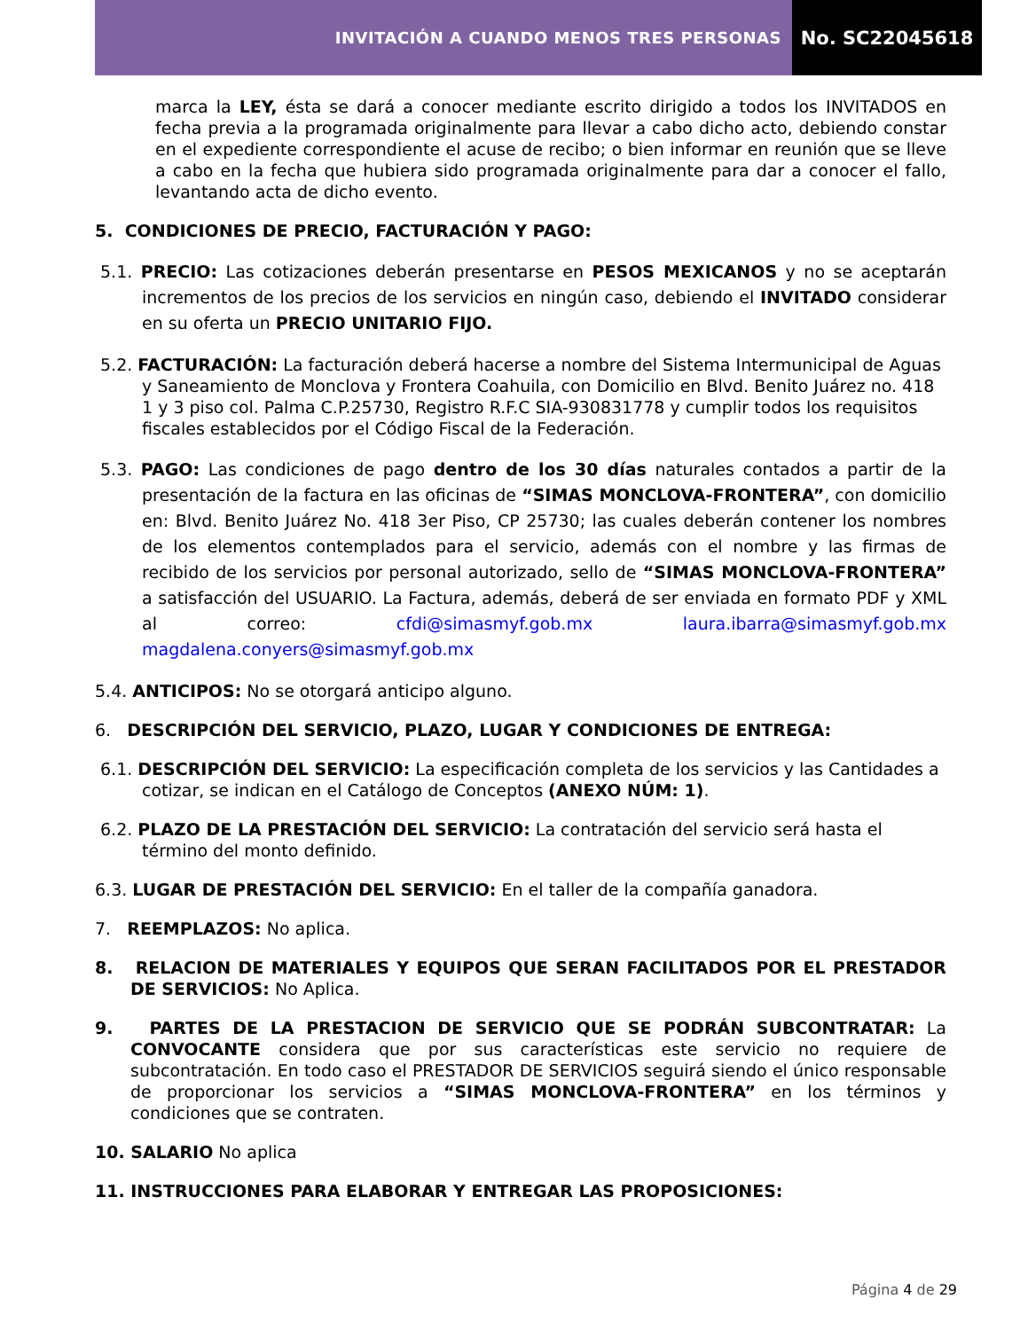INVITACIÓN A CUANDO MENOS TRES PERSONAS
No. SC22045618
marca la LEY, ésta se dará a conocer mediante escrito dirigido a todos los INVITADOS en fecha previa a la programada originalmente para llevar a cabo dicho acto, debiendo constar en el expediente correspondiente el acuse de recibo; o bien informar en reunión que se lleve a cabo en la fecha que hubiera sido programada originalmente para dar a conocer el fallo, levantando acta de dicho evento.
5. CONDICIONES DE PRECIO, FACTURACIÓN Y PAGO:
5.1. PRECIO: Las cotizaciones deberán presentarse en PESOS MEXICANOS y no se aceptarán incrementos de los precios de los servicios en ningún caso, debiendo el INVITADO considerar en su oferta un PRECIO UNITARIO FIJO.
5.2. FACTURACIÓN: La facturación deberá hacerse a nombre del Sistema Intermunicipal de Aguas y Saneamiento de Monclova y Frontera Coahuila, con Domicilio en Blvd. Benito Juárez no. 418 1 y 3 piso col. Palma C.P.25730, Registro R.F.C SIA-930831778 y cumplir todos los requisitos fiscales establecidos por el Código Fiscal de la Federación.
5.3. PAGO: Las condiciones de pago dentro de los 30 días naturales contados a partir de la presentación de la factura en las oficinas de “SIMAS MONCLOVA-FRONTERA”, con domicilio en: Blvd. Benito Juárez No. 418 3er Piso, CP 25730; las cuales deberán contener los nombres de los elementos contemplados para el servicio, además con el nombre y las firmas de recibido de los servicios por personal autorizado, sello de “SIMAS MONCLOVA-FRONTERA” a satisfacción del USUARIO. La Factura, además, deberá de ser enviada en formato PDF y XML al correo: cfdi@simasmyf.gob.mx laura.ibarra@simasmyf.gob.mx magdalena.conyers@simasmyf.gob.mx
5.4. ANTICIPOS: No se otorgará anticipo alguno.
6. DESCRIPCIÓN DEL SERVICIO, PLAZO, LUGAR Y CONDICIONES DE ENTREGA:
6.1. DESCRIPCIÓN DEL SERVICIO: La especificación completa de los servicios y las Cantidades a cotizar, se indican en el Catálogo de Conceptos (ANEXO NÚM: 1).
6.2. PLAZO DE LA PRESTACIÓN DEL SERVICIO: La contratación del servicio será hasta el término del monto definido.
6.3. LUGAR DE PRESTACIÓN DEL SERVICIO: En el taller de la compañía ganadora.
7. REEMPLAZOS: No aplica.
8. RELACION DE MATERIALES Y EQUIPOS QUE SERAN FACILITADOS POR EL PRESTADOR DE SERVICIOS: No Aplica.
9. PARTES DE LA PRESTACION DE SERVICIO QUE SE PODRÁN SUBCONTRATAR: La CONVOCANTE considera que por sus características este servicio no requiere de subcontratación. En todo caso el PRESTADOR DE SERVICIOS seguirá siendo el único responsable de proporcionar los servicios a “SIMAS MONCLOVA-FRONTERA” en los términos y condiciones que se contraten.
10. SALARIO No aplica
11. INSTRUCCIONES PARA ELABORAR Y ENTREGAR LAS PROPOSICIONES:
Página 4 de 29